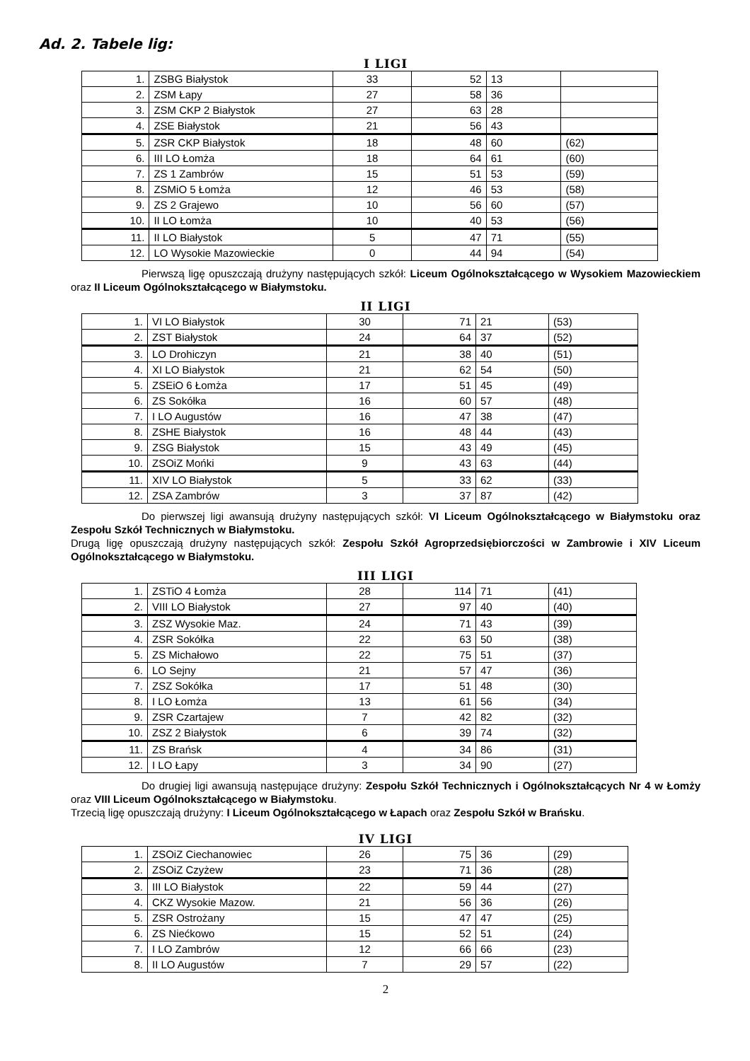Ad. 2. Tabele lig:
I LIGI
| 1. | ZSBG Białystok | 33 | 52 | 13 | |
| 2. | ZSM Łapy | 27 | 58 | 36 | |
| 3. | ZSM CKP 2 Białystok | 27 | 63 | 28 | |
| 4. | ZSE Białystok | 21 | 56 | 43 | |
| 5. | ZSR CKP Białystok | 18 | 48 | 60 | (62) |
| 6. | III LO Łomża | 18 | 64 | 61 | (60) |
| 7. | ZS 1 Zambrów | 15 | 51 | 53 | (59) |
| 8. | ZSMiO 5 Łomża | 12 | 46 | 53 | (58) |
| 9. | ZS 2 Grajewo | 10 | 56 | 60 | (57) |
| 10. | II LO Łomża | 10 | 40 | 53 | (56) |
| 11. | II LO Białystok | 5 | 47 | 71 | (55) |
| 12. | LO Wysokie Mazowieckie | 0 | 44 | 94 | (54) |
Pierwszą ligę opuszczają drużyny następujących szkół: Liceum Ogólnokształcącego w Wysokiem Mazowieckiem oraz II Liceum Ogólnokształcącego w Białymstoku.
II LIGI
| 1. | VI LO Białystok | 30 | 71 | 21 | (53) |
| 2. | ZST Białystok | 24 | 64 | 37 | (52) |
| 3. | LO Drohiczyn | 21 | 38 | 40 | (51) |
| 4. | XI LO Białystok | 21 | 62 | 54 | (50) |
| 5. | ZSEiO 6 Łomża | 17 | 51 | 45 | (49) |
| 6. | ZS Sokółka | 16 | 60 | 57 | (48) |
| 7. | I LO Augustów | 16 | 47 | 38 | (47) |
| 8. | ZSHE Białystok | 16 | 48 | 44 | (43) |
| 9. | ZSG Białystok | 15 | 43 | 49 | (45) |
| 10. | ZSOiZ Mońki | 9 | 43 | 63 | (44) |
| 11. | XIV LO Białystok | 5 | 33 | 62 | (33) |
| 12. | ZSA Zambrów | 3 | 37 | 87 | (42) |
Do pierwszej ligi awansują drużyny następujących szkół: VI Liceum Ogólnokształcącego w Białymstoku oraz Zespołu Szkół Technicznych w Białymstoku.
Drugą ligę opuszczają drużyny następujących szkół: Zespołu Szkół Agroprzedsiębiorczości w Zambrowie i XIV Liceum Ogólnokształcącego w Białymstoku.
III LIGI
| 1. | ZSTiO 4 Łomża | 28 | 114 | 71 | (41) |
| 2. | VIII LO Białystok | 27 | 97 | 40 | (40) |
| 3. | ZSZ Wysokie Maz. | 24 | 71 | 43 | (39) |
| 4. | ZSR Sokółka | 22 | 63 | 50 | (38) |
| 5. | ZS Michałowo | 22 | 75 | 51 | (37) |
| 6. | LO Sejny | 21 | 57 | 47 | (36) |
| 7. | ZSZ Sokółka | 17 | 51 | 48 | (30) |
| 8. | I LO Łomża | 13 | 61 | 56 | (34) |
| 9. | ZSR Czartajew | 7 | 42 | 82 | (32) |
| 10. | ZSZ 2 Białystok | 6 | 39 | 74 | (32) |
| 11. | ZS Brańsk | 4 | 34 | 86 | (31) |
| 12. | I LO Łapy | 3 | 34 | 90 | (27) |
Do drugiej ligi awansują następujące drużyny: Zespołu Szkół Technicznych i Ogólnokształcących Nr 4 w Łomży oraz VIII Liceum Ogólnokształcącego w Białymstoku.
Trzecią ligę opuszczają drużyny: I Liceum Ogólnokształcącego w Łapach oraz Zespołu Szkół w Brańsku.
IV LIGI
| 1. | ZSOiZ Ciechanowiec | 26 | 75 | 36 | (29) |
| 2. | ZSOiZ Czyżew | 23 | 71 | 36 | (28) |
| 3. | III LO Białystok | 22 | 59 | 44 | (27) |
| 4. | CKZ Wysokie Mazow. | 21 | 56 | 36 | (26) |
| 5. | ZSR Ostrożany | 15 | 47 | 47 | (25) |
| 6. | ZS Niećkowo | 15 | 52 | 51 | (24) |
| 7. | I LO Zambrów | 12 | 66 | 66 | (23) |
| 8. | II LO Augustów | 7 | 29 | 57 | (22) |
2